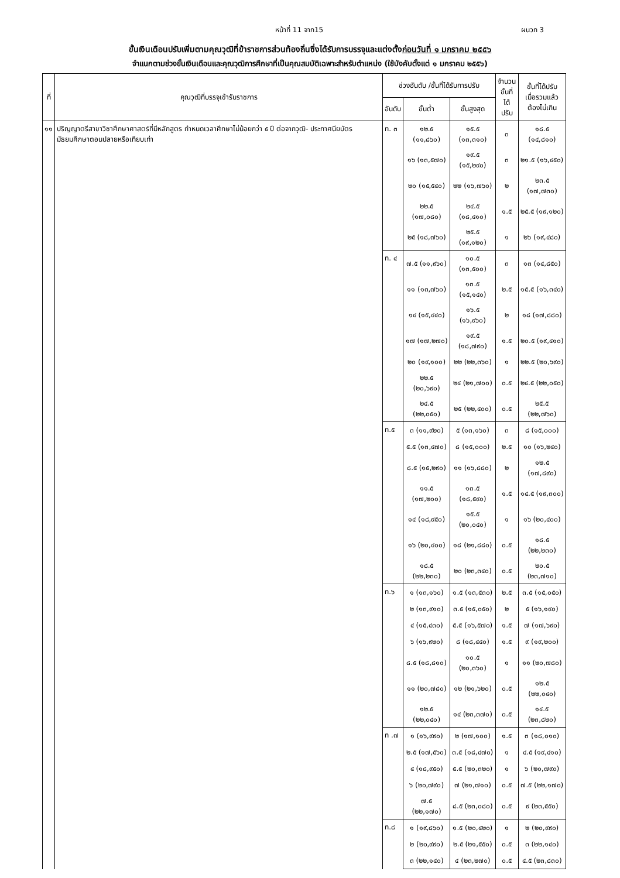หน้าที่ 11 จาก15 ผนวก 3
ขั้นเงินเดือนปรับเพิ่มตามคุณวุฒิที่ข้าราชการส่วนท้องถิ่นซึ่งได้รับการบรรจุและแต่งตั้งก่อนวันที่ ๑ มกราคม ๒๕๕๖
จำแนกตามช่วงขั้นเงินเดือนและคุณวุฒิการศึกษาที่เป็นคุณสมบัติเฉพาะสำหรับตำแหน่ง (ใช้บังคับตั้งแต่ ๑ มกราคม ๒๕๕๖)
| ที่ | คุณวุฒิที่บรรจุเข้ารับราชการ | ช่วงอันดับ /ขั้นที่ได้รับการปรับ | | | จำนวน ขั้นที่ได้ ปรับ | ขั้นที่ได้ปรับ เมื่อรวมแล้ว ต้องไม่เกิน |
| --- | --- | --- | --- | --- | --- | --- |
| | | อันดับ | ขั้นต่ำ | ขั้นสูงสุด | | |
| ๑๑ | ปริญญาตรีสาขาวิชาศึกษาศาสตร์ที่มีหลักสูตร กำหนดเวลาศึกษาไม่น้อยกว่า ๕ ปี ต่อจากวุฒิ- ประกาศนียบัตรมัธยมศึกษาตอนปลายหรือเทียบเท่า | ท. ๓ | ๑๒.๕ (๑๑,๘๖๐) | ๑๕.๕ (๑๓,๓๑๐) | ๓ | ๑๘.๕ (๑๔,๘๑๐) |
| | | | ๑๖ (๑๓,๕๗๐) | ๑๙.๕ (๑๕,๒๙๐) | ๓ | ๒๑.๕ (๑๖,๔๕๐) |
| | | | ๒๐ (๑๕,๕๔๐) | ๒๒ (๑๖,๗๖๐) | ๒ | ๒๓.๕ (๑๗,๗๓๐) |
| | | | ๒๒.๕ (๑๗,๐๘๐) | ๒๔.๕ (๑๘,๔๑๐) | ๑.๕ | ๒๕.๕ (๑๙,๑๒๐) |
| | | | ๒๕ (๑๘,๗๖๐) | ๒๕.๕ (๑๙,๑๒๐) | ๑ | ๒๖ (๑๙,๔๘๐) |
| | | ท. ๔ | ๗.๕ (๑๑,๙๖๐) | ๑๐.๕ (๑๓,๕๐๐) | ๓ | ๑๓ (๑๔,๘๕๐) |
| | | | ๑๑ (๑๓,๗๖๐) | ๑๓.๕ (๑๕,๑๔๐) | ๒.๕ | ๑๕.๕ (๑๖,๓๔๐) |
| | | | ๑๔ (๑๕,๔๔๐) | ๑๖.๕ (๑๖,๙๖๐) | ๒ | ๑๘ (๑๗,๘๘๐) |
| | | | ๑๗ (๑๗,๒๗๐) | ๑๙.๕ (๑๘,๗๙๐) | ๑.๕ | ๒๐.๕ (๑๙,๔๑๐) |
| | | | ๒๐ (๑๙,๑๐๐) | ๒๒ (๒๒,๓๖๐) | ๑ | ๒๒.๕ (๒๐,๖๙๐) |
| | | | ๒๒.๕ (๒๐,๖๙๐) | ๒๔ (๒๑,๗๐๐) | ๐.๕ | ๒๔.๕ (๒๒,๐๕๐) |
| | | | ๒๔.๕ (๒๒,๐๕๐) | ๒๕ (๒๒,๔๐๐) | ๐.๕ | ๒๕.๕ (๒๒,๗๖๐) |
| | | ท.๕ | ๓ (๑๑,๙๒๐) | ๕ (๑๓,๑๖๐) | ๓ | ๘ (๑๕,๐๐๐) |
| | | | ๕.๕ (๑๓,๔๗๐) | ๘ (๑๕,๐๐๐) | ๒.๕ | ๑๐ (๑๖,๒๔๐) |
| | | | ๘.๕ (๑๕,๒๙๐) | ๑๑ (๑๖,๘๘๐) | ๒ | ๑๒.๕ (๑๗,๘๙๐) |
| | | | ๑๑.๕ (๑๗,๒๐๐) | ๑๓.๕ (๑๘,๕๙๐) | ๑.๕ | ๑๔.๕ (๑๙,๓๐๐) |
| | | | ๑๔ (๑๘,๙๕๐) | ๑๕.๕ (๒๐,๐๔๐) | ๑ | ๑๖ (๒๐,๔๐๐) |
| | | | ๑๖ (๒๐,๔๐๐) | ๑๘ (๒๑,๘๘๐) | ๐.๕ | ๑๘.๕ (๒๒,๒๓๐) |
| | | | ๑๘.๕ (๒๒,๒๓๐) | ๒๐ (๒๓,๓๔๐) | ๐.๕ | ๒๐.๕ (๒๓,๗๑๐) |
| | | ท.๖ | ๑ (๑๓,๑๖๐) | ๑.๕ (๑๓,๕๓๐) | ๒.๕ | ๓.๕ (๑๕,๐๕๐) |
| | | | ๒ (๑๓,๙๑๐) | ๓.๕ (๑๕,๐๕๐) | ๒ | ๕ (๑๖,๑๙๐) |
| | | | ๔ (๑๕,๔๓๐) | ๕.๕ (๑๖,๕๗๐) | ๑.๕ | ๗ (๑๗,๖๙๐) |
| | | | ๖ (๑๖,๙๒๐) | ๘ (๑๘,๔๔๐) | ๑.๕ | ๙ (๑๙,๒๐๐) |
| | | | ๘.๕ (๑๘,๘๑๐) | ๑๐.๕ (๒๐,๓๖๐) | ๑ | ๑๑ (๒๐,๗๘๐) |
| | | | ๑๑ (๒๐,๗๘๐) | ๑๒ (๒๑,๖๒๐) | ๐.๕ | ๑๒.๕ (๒๒,๐๔๐) |
| | | | ๑๒.๕ (๒๒,๐๔๐) | ๑๔ (๒๓,๓๗๐) | ๐.๕ | ๑๔.๕ (๒๓,๘๒๐) |
| | | ท .๗ | ๑ (๑๖,๙๙๐) | ๒ (๑๗,๑๐๐) | ๑.๕ | ๓ (๑๘,๐๑๐) |
| | | | ๒.๕ (๑๗,๕๖๐) | ๓.๕ (๑๘,๔๗๐) | ๑ | ๔.๕ (๑๙,๔๑๐) |
| | | | ๔ (๑๘,๙๕๐) | ๕.๕ (๒๐,๓๒๐) | ๑ | ๖ (๒๐,๗๙๐) |
| | | | ๖ (๒๐,๗๙๐) | ๗ (๒๑,๗๑๐) | ๐.๕ | ๗.๕ (๒๒,๑๗๐) |
| | | | ๗.๕ (๒๒,๑๗๐) | ๘.๕ (๒๓,๐๘๐) | ๐.๕ | ๙ (๒๓,๕๕๐) |
| | | ท.๘ | ๑ (๑๙,๘๖๐) | ๑.๕ (๒๐,๔๒๐) | ๑ | ๒ (๒๐,๙๙๐) |
| | | | ๒ (๒๐,๙๙๐) | ๒.๕ (๒๑,๕๕๐) | ๐.๕ | ๓ (๒๒,๑๔๐) |
| | | | ๓ (๒๒,๑๔๐) | ๔ (๒๓,๒๗๐) | ๐.๕ | ๔.๕ (๒๓,๘๓๐) |